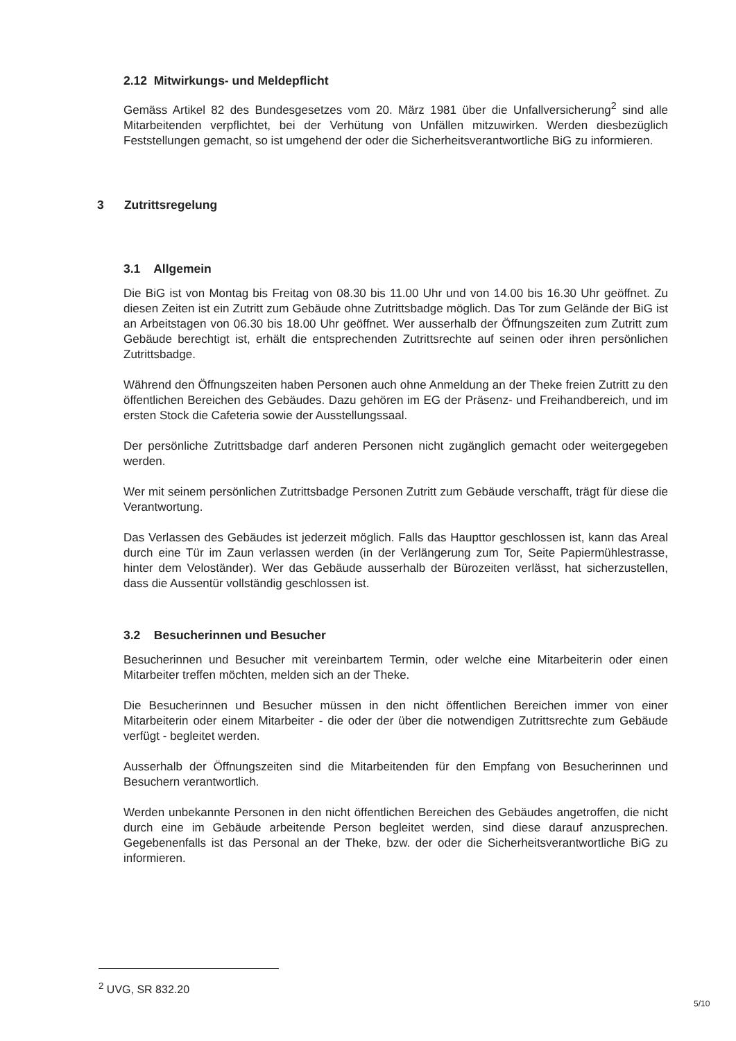2.12 Mitwirkungs- und Meldepflicht
Gemäss Artikel 82 des Bundesgesetzes vom 20. März 1981 über die Unfallversicherung<sup>2</sup> sind alle Mitarbeitenden verpflichtet, bei der Verhütung von Unfällen mitzuwirken. Werden diesbezüglich Feststellungen gemacht, so ist umgehend der oder die Sicherheitsverantwortliche BiG zu informieren.
3 Zutrittsregelung
3.1 Allgemein
Die BiG ist von Montag bis Freitag von 08.30 bis 11.00 Uhr und von 14.00 bis 16.30 Uhr geöffnet. Zu diesen Zeiten ist ein Zutritt zum Gebäude ohne Zutrittsbadge möglich. Das Tor zum Gelände der BiG ist an Arbeitstagen von 06.30 bis 18.00 Uhr geöffnet. Wer ausserhalb der Öffnungszeiten zum Zutritt zum Gebäude berechtigt ist, erhält die entsprechenden Zutrittsrechte auf seinen oder ihren persönlichen Zutrittsbadge.
Während den Öffnungszeiten haben Personen auch ohne Anmeldung an der Theke freien Zutritt zu den öffentlichen Bereichen des Gebäudes. Dazu gehören im EG der Präsenz- und Freihandbereich, und im ersten Stock die Cafeteria sowie der Ausstellungssaal.
Der persönliche Zutrittsbadge darf anderen Personen nicht zugänglich gemacht oder weitergegeben werden.
Wer mit seinem persönlichen Zutrittsbadge Personen Zutritt zum Gebäude verschafft, trägt für diese die Verantwortung.
Das Verlassen des Gebäudes ist jederzeit möglich. Falls das Haupttor geschlossen ist, kann das Areal durch eine Tür im Zaun verlassen werden (in der Verlängerung zum Tor, Seite Papiermühlestrasse, hinter dem Veloständer). Wer das Gebäude ausserhalb der Bürozeiten verlässt, hat sicherzustellen, dass die Aussentür vollständig geschlossen ist.
3.2 Besucherinnen und Besucher
Besucherinnen und Besucher mit vereinbartem Termin, oder welche eine Mitarbeiterin oder einen Mitarbeiter treffen möchten, melden sich an der Theke.
Die Besucherinnen und Besucher müssen in den nicht öffentlichen Bereichen immer von einer Mitarbeiterin oder einem Mitarbeiter - die oder der über die notwendigen Zutrittsrechte zum Gebäude verfügt - begleitet werden.
Ausserhalb der Öffnungszeiten sind die Mitarbeitenden für den Empfang von Besucherinnen und Besuchern verantwortlich.
Werden unbekannte Personen in den nicht öffentlichen Bereichen des Gebäudes angetroffen, die nicht durch eine im Gebäude arbeitende Person begleitet werden, sind diese darauf anzusprechen. Gegebenenfalls ist das Personal an der Theke, bzw. der oder die Sicherheitsverantwortliche BiG zu informieren.
<sup>2</sup> UVG, SR 832.20
5/10